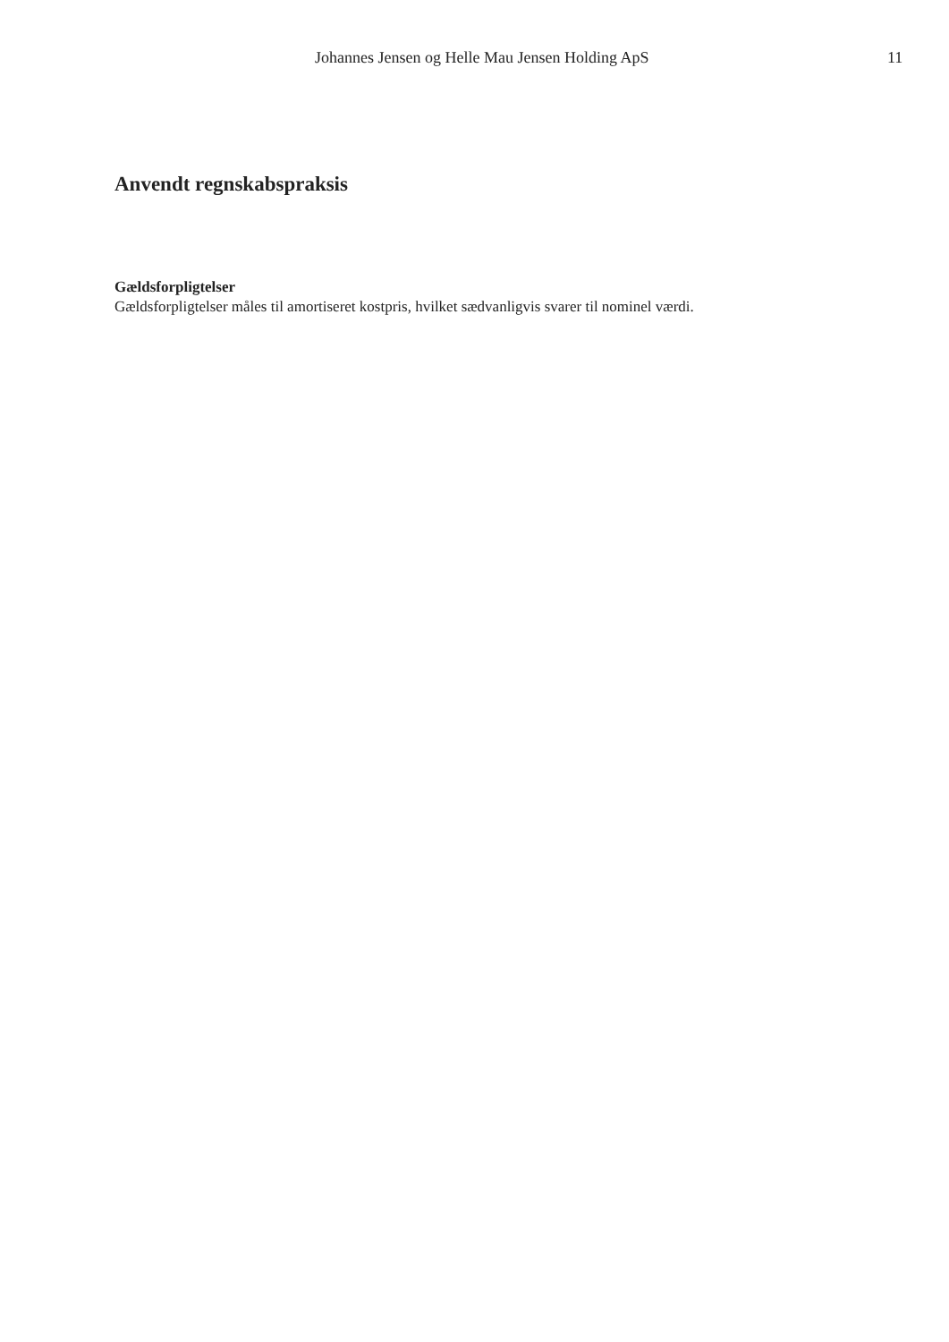Johannes Jensen og Helle Mau Jensen Holding ApS 11
Anvendt regnskabspraksis
Gældsforpligtelser
Gældsforpligtelser måles til amortiseret kostpris, hvilket sædvanligvis svarer til nominel værdi.